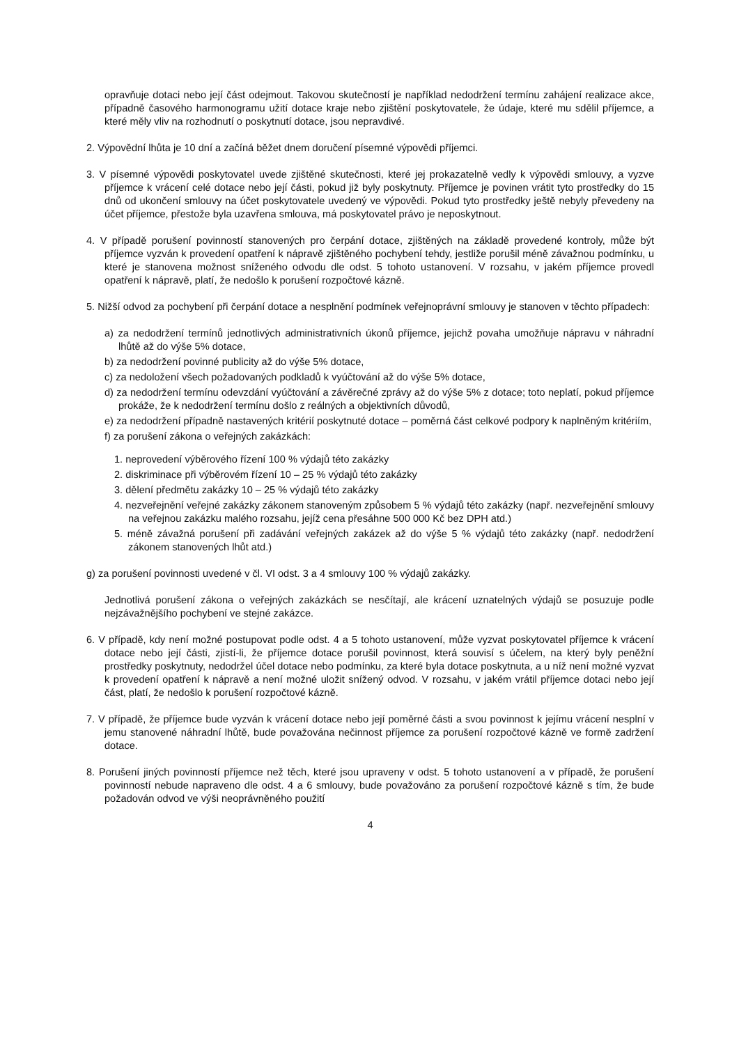opravňuje dotaci nebo její část odejmout. Takovou skutečností je například nedodržení termínu zahájení realizace akce, případně časového harmonogramu užití dotace kraje nebo zjištění poskytovatele, že údaje, které mu sdělil příjemce, a které měly vliv na rozhodnutí o poskytnutí dotace, jsou nepravdivé.
2. Výpovědní lhůta je 10 dní a začíná běžet dnem doručení písemné výpovědi příjemci.
3. V písemné výpovědi poskytovatel uvede zjištěné skutečnosti, které jej prokazatelně vedly k výpovědi smlouvy, a vyzve příjemce k vrácení celé dotace nebo její části, pokud již byly poskytnuty. Příjemce je povinen vrátit tyto prostředky do 15 dnů od ukončení smlouvy na účet poskytovatele uvedený ve výpovědi. Pokud tyto prostředky ještě nebyly převedeny na účet příjemce, přestože byla uzavřena smlouva, má poskytovatel právo je neposkytnout.
4. V případě porušení povinností stanovených pro čerpání dotace, zjištěných na základě provedené kontroly, může být příjemce vyzván k provedení opatření k nápravě zjištěného pochybení tehdy, jestliže porušil méně závažnou podmínku, u které je stanovena možnost sníženého odvodu dle odst. 5 tohoto ustanovení. V rozsahu, v jakém příjemce provedl opatření k nápravě, platí, že nedošlo k porušení rozpočtové kázně.
5. Nižší odvod za pochybení při čerpání dotace a nesplnění podmínek veřejnoprávní smlouvy je stanoven v těchto případech:
a) za nedodržení termínů jednotlivých administrativních úkonů příjemce, jejichž povaha umožňuje nápravu v náhradní lhůtě až do výše 5% dotace,
b) za nedodržení povinné publicity až do výše 5% dotace,
c) za nedoložení všech požadovaných podkladů k vyúčtování až do výše 5% dotace,
d) za nedodržení termínu odevzdání vyúčtování a závěrečné zprávy až do výše 5% z dotace; toto neplatí, pokud příjemce prokáže, že k nedodržení termínu došlo z reálných a objektivních důvodů,
e) za nedodržení případně nastavených kritérií poskytnuté dotace – poměrná část celkové podpory k naplněným kritériím,
f) za porušení zákona o veřejných zakázkách:
1. neprovedení výběrového řízení 100 % výdajů této zakázky
2. diskriminace při výběrovém řízení 10 – 25 % výdajů této zakázky
3. dělení předmětu zakázky 10 – 25 % výdajů této zakázky
4. nezveřejnění veřejné zakázky zákonem stanoveným způsobem 5 % výdajů této zakázky (např. nezveřejnění smlouvy na veřejnou zakázku malého rozsahu, jejíž cena přesáhne 500 000 Kč bez DPH atd.)
5. méně závažná porušení při zadávání veřejných zakázek až do výše 5 % výdajů této zakázky (např. nedodržení zákonem stanovených lhůt atd.)
g) za porušení povinnosti uvedené v čl. VI odst. 3 a 4 smlouvy 100 % výdajů zakázky.
Jednotlivá porušení zákona o veřejných zakázkách se nesčítají, ale krácení uznatelných výdajů se posuzuje podle nejzávažnějšího pochybení ve stejné zakázce.
6. V případě, kdy není možné postupovat podle odst. 4 a 5 tohoto ustanovení, může vyzvat poskytovatel příjemce k vrácení dotace nebo její části, zjistí-li, že příjemce dotace porušil povinnost, která souvisí s účelem, na který byly peněžní prostředky poskytnuty, nedodržel účel dotace nebo podmínku, za které byla dotace poskytnuta, a u níž není možné vyzvat k provedení opatření k nápravě a není možné uložit snížený odvod. V rozsahu, v jakém vrátil příjemce dotaci nebo její část, platí, že nedošlo k porušení rozpočtové kázně.
7. V případě, že příjemce bude vyzván k vrácení dotace nebo její poměrné části a svou povinnost k jejímu vrácení nesplní v jemu stanovené náhradní lhůtě, bude považována nečinnost příjemce za porušení rozpočtové kázně ve formě zadržení dotace.
8. Porušení jiných povinností příjemce než těch, které jsou upraveny v odst. 5 tohoto ustanovení a v případě, že porušení povinností nebude napraveno dle odst. 4 a 6 smlouvy, bude považováno za porušení rozpočtové kázně s tím, že bude požadován odvod ve výši neoprávněného použití
4